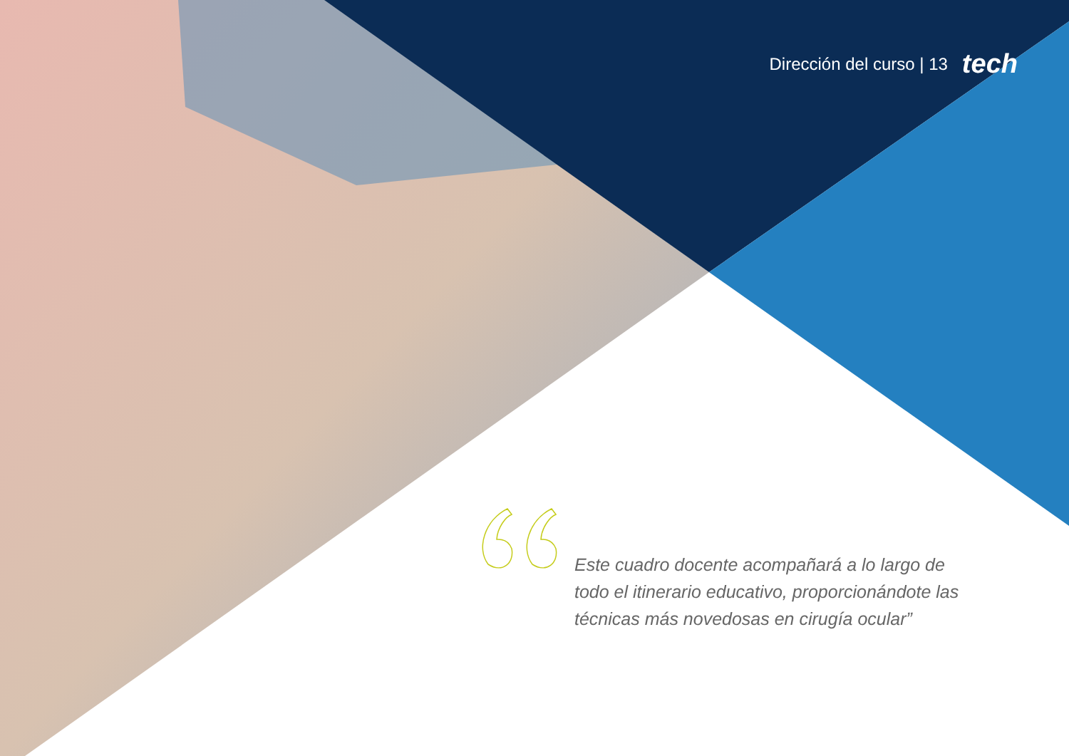Dirección del curso | 13 tech
Este cuadro docente acompañará a lo largo de todo el itinerario educativo, proporcionándote las técnicas más novedosas en cirugía ocular”